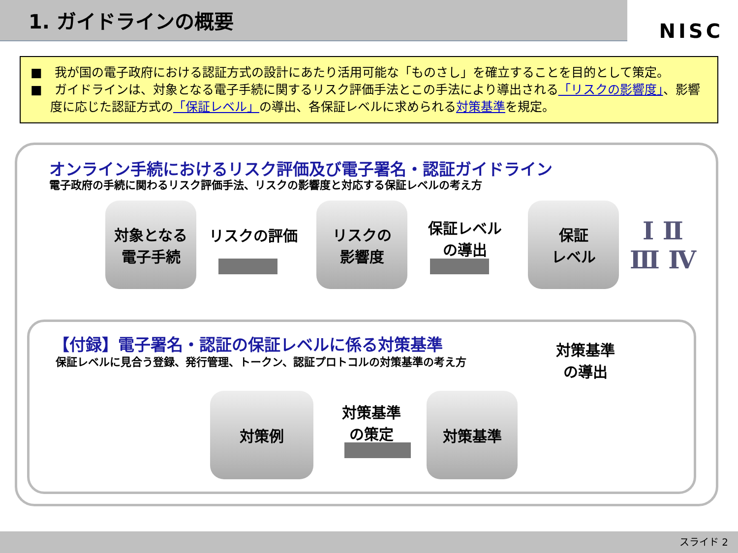1. ガイドラインの概要
NISC
■　我が国の電子政府における認証方式の設計にあたり活用可能な「ものさし」を確立することを目的として策定。
■　ガイドラインは、対象となる電子手続に関するリスク評価手法とこの手法により導出される「リスクの影響度」、影響度に応じた認証方式の「保証レベル」の導出、各保証レベルに求められる対策基準を規定。
オンライン手続におけるリスク評価及び電子署名・認証ガイドライン
電子政府の手続に関わるリスク評価手法、リスクの影響度と対応する保証レベルの考え方
対象となる
電子手続
リスクの評価
リスクの
影響度
保証レベル
の導出
保証
レベル
Ⅰ Ⅱ
Ⅲ Ⅳ
【付録】電子署名・認証の保証レベルに係る対策基準
保証レベルに見合う登録、発行管理、トークン、認証プロトコルの対策基準の考え方
対策基準
の導出
対策例
対策基準
の策定
対策基準
スライド 2